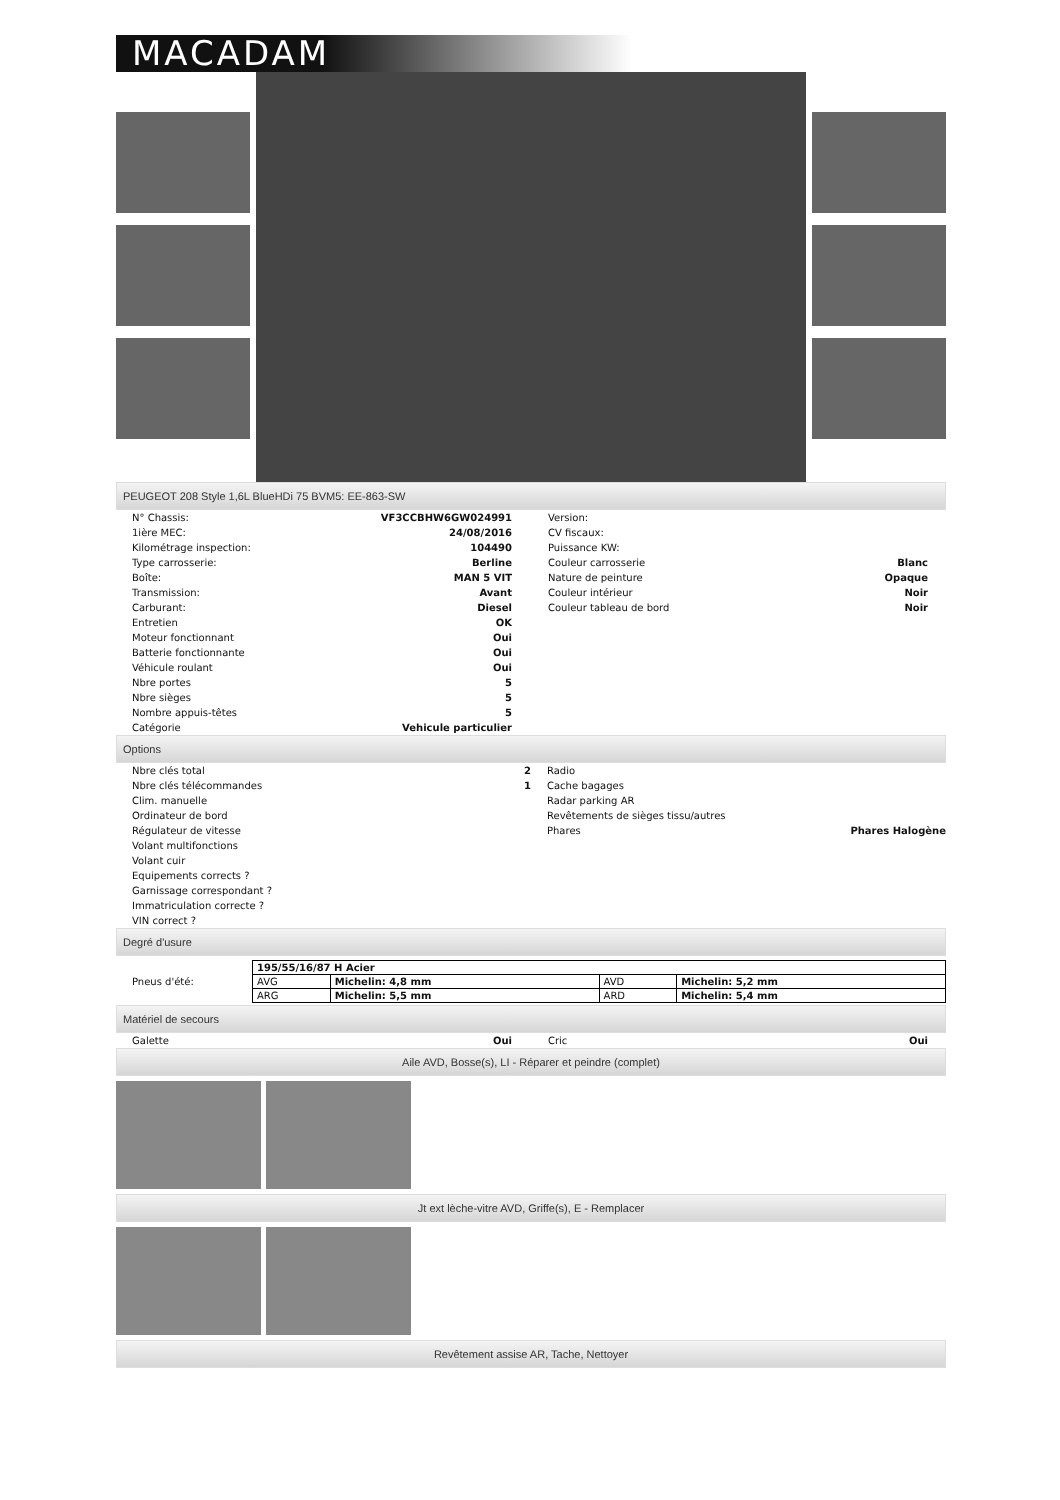MACADAM
PEUGEOT 208 Style 1,6L BlueHDi 75 BVM5: EE-863-SW
| N° Chassis: | VF3CCBHW6GW024991 |
| 1ière MEC: | 24/08/2016 |
| Kilométrage inspection: | 104490 |
| Type carrosserie: | Berline |
| Boîte: | MAN 5 VIT |
| Transmission: | Avant |
| Carburant: | Diesel |
| Entretien | OK |
| Moteur fonctionnant | Oui |
| Batterie fonctionnante | Oui |
| Véhicule roulant | Oui |
| Nbre portes | 5 |
| Nbre sièges | 5 |
| Nombre appuis-têtes | 5 |
| Catégorie | Vehicule particulier |
| Version: | |
| CV fiscaux: | |
| Puissance KW: | |
| Couleur carrosserie | Blanc |
| Nature de peinture | Opaque |
| Couleur intérieur | Noir |
| Couleur tableau de bord | Noir |
Options
| Nbre clés total | 2 |
| Nbre clés télécommandes | 1 |
| Clim. manuelle | |
| Ordinateur de bord | |
| Régulateur de vitesse | |
| Volant multifonctions | |
| Volant cuir | |
| Equipements corrects ? | |
| Garnissage correspondant ? | |
| Immatriculation correcte ? | |
| VIN correct ? | |
| Radio | |
| Cache bagages | |
| Radar parking AR | |
| Revêtements de sièges tissu/autres | |
| Phares | Phares Halogène |
Degré d'usure
| Pneus d'été: | / 195/55/16/87 H Acier / / / / / AVG / Michelin: 4,8 mm / AVD / Michelin: 5,2 mm / / ARG / Michelin: 5,5 mm / ARD / Michelin: 5,4 mm / |
Matériel de secours
| Galette | Oui |
| Cric | Oui |
Aile AVD, Bosse(s), LI - Réparer et peindre (complet)
Jt ext lèche-vitre AVD, Griffe(s), E - Remplacer
Revêtement assise AR, Tache, Nettoyer